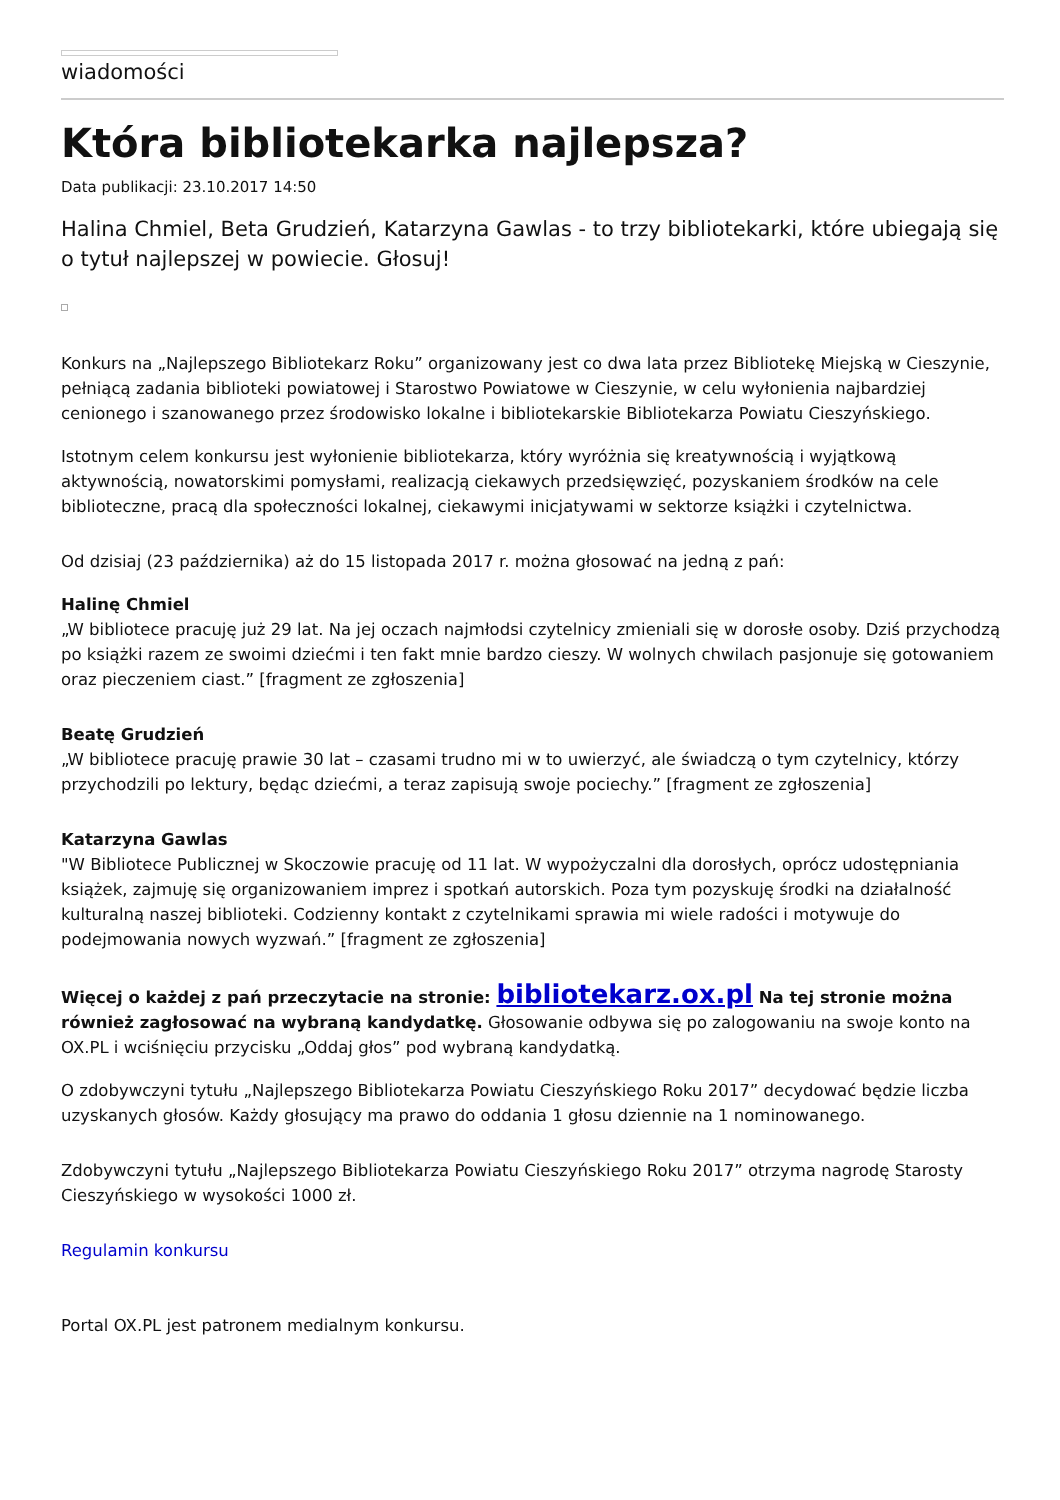wiadomości
Która bibliotekarka najlepsza?
Data publikacji: 23.10.2017 14:50
Halina Chmiel, Beta Grudzień, Katarzyna Gawlas - to trzy bibliotekarki, które ubiegają się o tytuł najlepszej w powiecie. Głosuj!
Konkurs na „Najlepszego Bibliotekarz Roku” organizowany jest co dwa lata przez Bibliotekę Miejską w Cieszynie, pełniącą zadania biblioteki powiatowej i Starostwo Powiatowe w Cieszynie, w celu wyłonienia najbardziej cenionego i szanowanego przez środowisko lokalne i bibliotekarskie Bibliotekarza Powiatu Cieszyńskiego.
Istotnym celem konkursu jest wyłonienie bibliotekarza, który wyróżnia się kreatywnością i wyjątkową aktywnością, nowatorskimi pomysłami, realizacją ciekawych przedsięwzięć, pozyskaniem środków na cele biblioteczne, pracą dla społeczności lokalnej, ciekawymi inicjatywami w sektorze książki i czytelnictwa.
Od dzisiaj (23 października) aż do 15 listopada 2017 r. można głosować na jedną z pań:
Halinę Chmiel
„W bibliotece pracuję już 29 lat. Na jej oczach najmłodsi czytelnicy zmieniali się w dorosłe osoby. Dziś przychodzą po książki razem ze swoimi dziećmi i ten fakt mnie bardzo cieszy. W wolnych chwilach pasjonuje się gotowaniem oraz pieczeniem ciast.” [fragment ze zgłoszenia]
Beatę Grudzień
„W bibliotece pracuję prawie 30 lat – czasami trudno mi w to uwierzyć, ale świadczą o tym czytelnicy, którzy przychodzili po lektury, będąc dziećmi, a teraz zapisują swoje pociechy.” [fragment ze zgłoszenia]
Katarzyna Gawlas
"W Bibliotece Publicznej w Skoczowie pracuję od 11 lat. W wypożyczalni dla dorosłych, oprócz udostępniania książek, zajmuję się organizowaniem imprez i spotkań autorskich. Poza tym pozyskuję środki na działalność kulturalną naszej biblioteki. Codzienny kontakt z czytelnikami sprawia mi wiele radości i motywuje do podejmowania nowych wyzwań.” [fragment ze zgłoszenia]
Więcej o każdej z pań przeczytacie na stronie: bibliotekarz.ox.pl Na tej stronie można również zagłosować na wybraną kandydatkę. Głosowanie odbywa się po zalogowaniu na swoje konto na OX.PL i wciśnięciu przycisku „Oddaj głos” pod wybraną kandydatką.
O zdobywczyni tytułu „Najlepszego Bibliotekarza Powiatu Cieszyńskiego Roku 2017” decydować będzie liczba uzyskanych głosów. Każdy głosujący ma prawo do oddania 1 głosu dziennie na 1 nominowanego.
Zdobywczyni tytułu „Najlepszego Bibliotekarza Powiatu Cieszyńskiego Roku 2017” otrzyma nagrodę Starosty Cieszyńskiego w wysokości 1000 zł.
Regulamin konkursu
Portal OX.PL jest patronem medialnym konkursu.